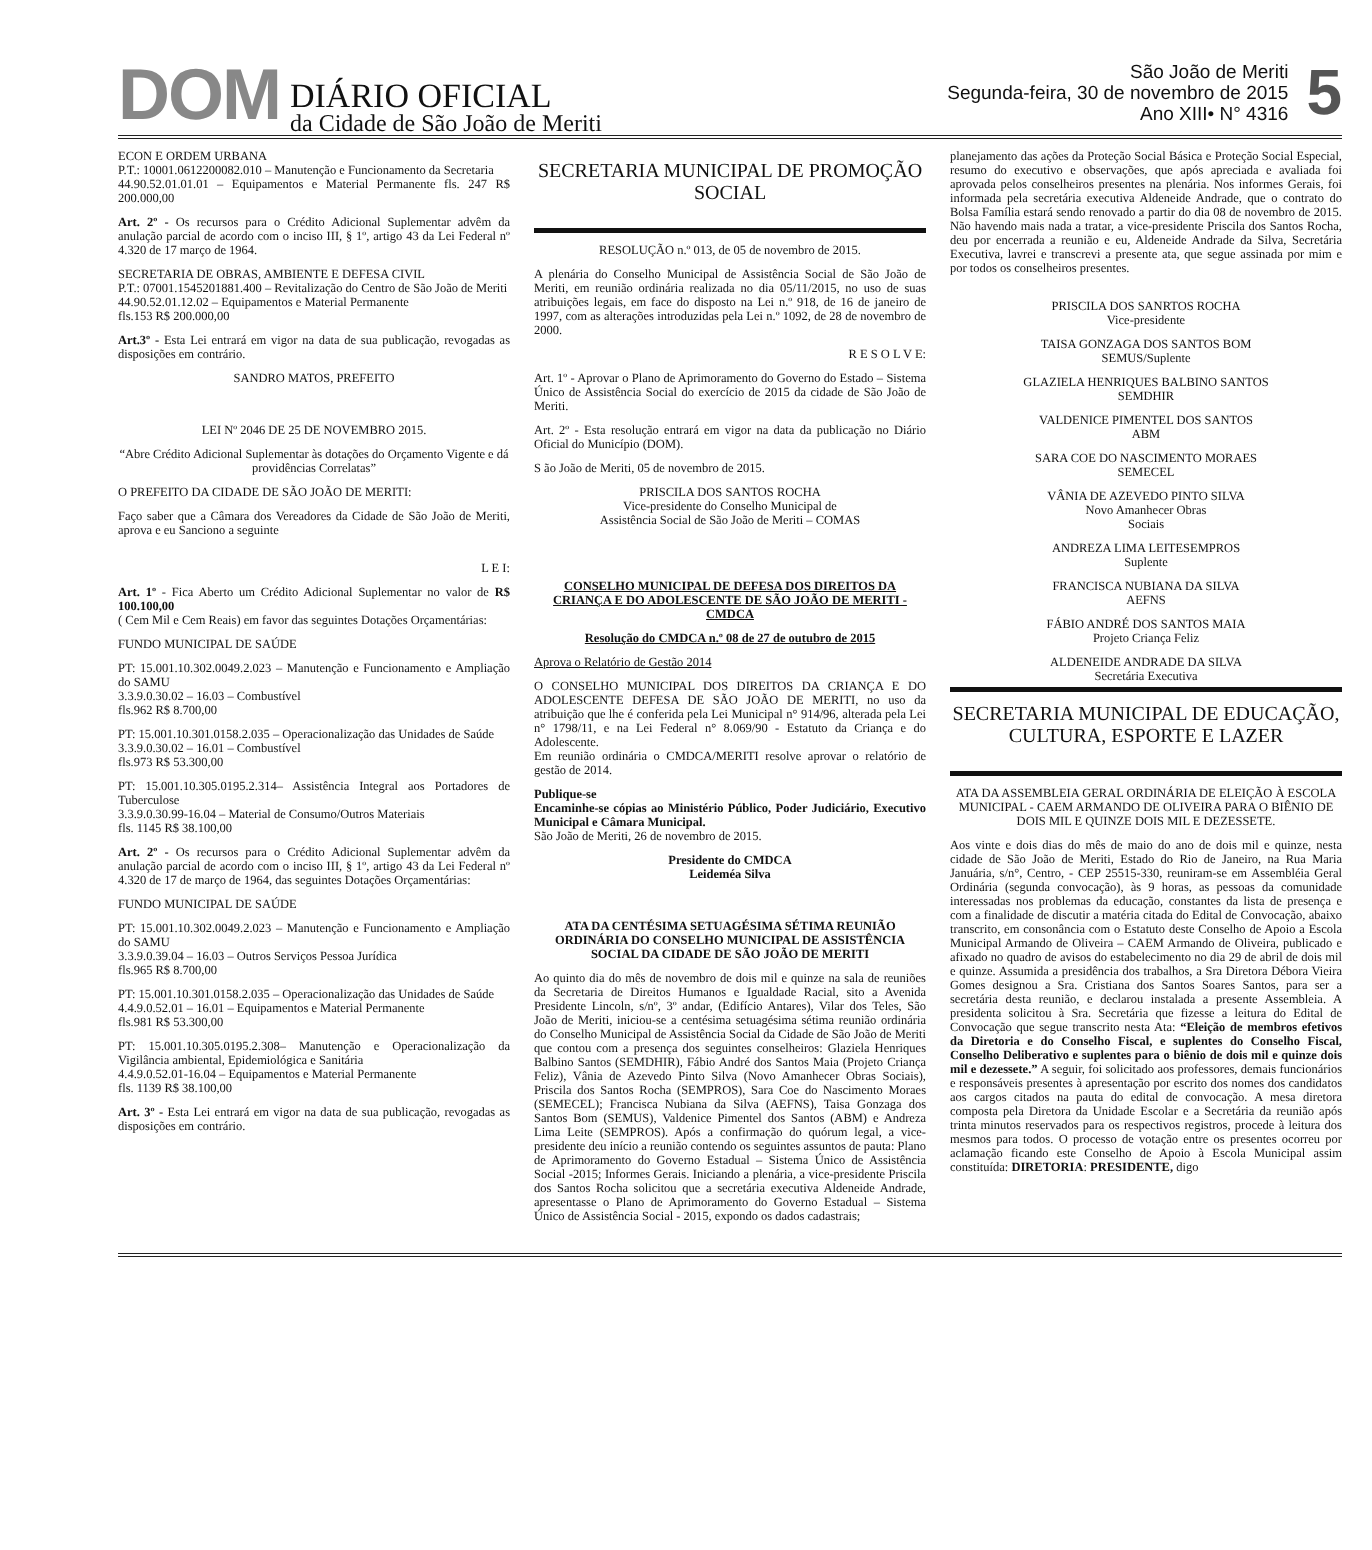DOM
DIÁRIO OFICIAL
da Cidade de São João de Meriti
São João de Meriti
Segunda-feira, 30 de novembro de 2015
Ano XIII• N° 4316
5
ECON E ORDEM URBANA
P.T.: 10001.0612200082.010 – Manutenção e Funcionamento da Secretaria
44.90.52.01.01.01 – Equipamentos e Material Permanente fls. 247 R$ 200.000,00
Art. 2º - Os recursos para o Crédito Adicional Suplementar advêm da anulação parcial de acordo com o inciso III, § 1º, artigo 43 da Lei Federal nº 4.320 de 17 março de 1964.
SECRETARIA DE OBRAS, AMBIENTE E DEFESA CIVIL
P.T.: 07001.1545201881.400 – Revitalização do Centro de São João de Meriti
44.90.52.01.12.02 – Equipamentos e Material Permanente
fls.153 R$ 200.000,00
Art.3º - Esta Lei entrará em vigor na data de sua publicação, revogadas as disposições em contrário.
SANDRO MATOS, PREFEITO
LEI Nº 2046 DE 25 DE NOVEMBRO 2015.
“Abre Crédito Adicional Suplementar às dotações do Orçamento Vigente e dá providências Correlatas”
O PREFEITO DA CIDADE DE SÃO JOÃO DE MERITI:
Faço saber que a Câmara dos Vereadores da Cidade de São João de Meriti, aprova e eu Sanciono a seguinte
L E I:
Art. 1º - Fica Aberto um Crédito Adicional Suplementar no valor de R$ 100.100,00
( Cem Mil e Cem Reais) em favor das seguintes Dotações Orçamentárias:
FUNDO MUNICIPAL DE SAÚDE
PT: 15.001.10.302.0049.2.023 – Manutenção e Funcionamento e Ampliação do SAMU
3.3.9.0.30.02 – 16.03 – Combustível
fls.962 R$ 8.700,00
PT: 15.001.10.301.0158.2.035 – Operacionalização das Unidades de Saúde
3.3.9.0.30.02 – 16.01 – Combustível
fls.973 R$ 53.300,00
PT: 15.001.10.305.0195.2.314– Assistência Integral aos Portadores de Tuberculose
3.3.9.0.30.99-16.04 – Material de Consumo/Outros Materiais
fls. 1145 R$ 38.100,00
Art. 2º - Os recursos para o Crédito Adicional Suplementar advêm da anulação parcial de acordo com o inciso III, § 1º, artigo 43 da Lei Federal nº 4.320 de 17 de março de 1964, das seguintes Dotações Orçamentárias:
FUNDO MUNICIPAL DE SAÚDE
PT: 15.001.10.302.0049.2.023 – Manutenção e Funcionamento e Ampliação do SAMU
3.3.9.0.39.04 – 16.03 – Outros Serviços Pessoa Jurídica
fls.965 R$ 8.700,00
PT: 15.001.10.301.0158.2.035 – Operacionalização das Unidades de Saúde
4.4.9.0.52.01 – 16.01 – Equipamentos e Material Permanente
fls.981 R$ 53.300,00
PT: 15.001.10.305.0195.2.308– Manutenção e Operacionalização da Vigilância ambiental, Epidemiológica e Sanitária
4.4.9.0.52.01-16.04 – Equipamentos e Material Permanente
fls. 1139 R$ 38.100,00
Art. 3º - Esta Lei entrará em vigor na data de sua publicação, revogadas as disposições em contrário.
SECRETARIA MUNICIPAL DE PROMOÇÃO SOCIAL
RESOLUÇÃO n.º 013, de 05 de novembro de 2015.
A plenária do Conselho Municipal de Assistência Social de São João de Meriti, em reunião ordinária realizada no dia 05/11/2015, no uso de suas atribuições legais, em face do disposto na Lei n.º 918, de 16 de janeiro de 1997, com as alterações introduzidas pela Lei n.º 1092, de 28 de novembro de 2000.
R E S O L V E:
Art. 1º - Aprovar o Plano de Aprimoramento do Governo do Estado – Sistema Único de Assistência Social do exercício de 2015 da cidade de São João de Meriti.
Art. 2º - Esta resolução entrará em vigor na data da publicação no Diário Oficial do Município (DOM).
S ão João de Meriti, 05 de novembro de 2015.
PRISCILA DOS SANTOS ROCHA
Vice-presidente do Conselho Municipal de
Assistência Social de São João de Meriti – COMAS
CONSELHO MUNICIPAL DE DEFESA DOS DIREITOS DA CRIANÇA E DO ADOLESCENTE DE SÃO JOÃO DE MERITI - CMDCA
Resolução do CMDCA n.º 08 de 27 de outubro de 2015
Aprova o Relatório de Gestão 2014
O CONSELHO MUNICIPAL DOS DIREITOS DA CRIANÇA E DO ADOLESCENTE DEFESA DE SÃO JOÃO DE MERITI, no uso da atribuição que lhe é conferida pela Lei Municipal n° 914/96, alterada pela Lei n° 1798/11, e na Lei Federal n° 8.069/90 - Estatuto da Criança e do Adolescente.
Em reunião ordinária o CMDCA/MERITI resolve aprovar o relatório de gestão de 2014.
Publique-se
Encaminhe-se cópias ao Ministério Público, Poder Judiciário, Executivo Municipal e Câmara Municipal.
São João de Meriti, 26 de novembro de 2015.
Presidente do CMDCA
Leideméa Silva
ATA DA CENTÉSIMA SETUAGÉSIMA SÉTIMA REUNIÃO ORDINÁRIA DO CONSELHO MUNICIPAL DE ASSISTÊNCIA SOCIAL DA CIDADE DE SÃO JOÃO DE MERITI
Ao quinto dia do mês de novembro de dois mil e quinze na sala de reuniões da Secretaria de Direitos Humanos e Igualdade Racial, sito a Avenida Presidente Lincoln, s/nº, 3º andar, (Edifício Antares), Vilar dos Teles, São João de Meriti, iniciou-se a centésima setuagésima sétima reunião ordinária do Conselho Municipal de Assistência Social da Cidade de São João de Meriti que contou com a presença dos seguintes conselheiros: Glaziela Henriques Balbino Santos (SEMDHIR), Fábio André dos Santos Maia (Projeto Criança Feliz), Vânia de Azevedo Pinto Silva (Novo Amanhecer Obras Sociais), Priscila dos Santos Rocha (SEMPROS), Sara Coe do Nascimento Moraes (SEMECEL); Francisca Nubiana da Silva (AEFNS), Taisa Gonzaga dos Santos Bom (SEMUS), Valdenice Pimentel dos Santos (ABM) e Andreza Lima Leite (SEMPROS). Após a confirmação do quórum legal, a vice-presidente deu início a reunião contendo os seguintes assuntos de pauta: Plano de Aprimoramento do Governo Estadual – Sistema Único de Assistência Social -2015; Informes Gerais. Iniciando a plenária, a vice-presidente Priscila dos Santos Rocha solicitou que a secretária executiva Aldeneide Andrade, apresentasse o Plano de Aprimoramento do Governo Estadual – Sistema Único de Assistência Social - 2015, expondo os dados cadastrais;
planejamento das ações da Proteção Social Básica e Proteção Social Especial, resumo do executivo e observações, que após apreciada e avaliada foi aprovada pelos conselheiros presentes na plenária. Nos informes Gerais, foi informada pela secretária executiva Aldeneide Andrade, que o contrato do Bolsa Família estará sendo renovado a partir do dia 08 de novembro de 2015. Não havendo mais nada a tratar, a vice-presidente Priscila dos Santos Rocha, deu por encerrada a reunião e eu, Aldeneide Andrade da Silva, Secretária Executiva, lavrei e transcrevi a presente ata, que segue assinada por mim e por todos os conselheiros presentes.
PRISCILA DOS SANRTOS ROCHA
Vice-presidente
TAISA GONZAGA DOS SANTOS BOM
SEMUS/Suplente
GLAZIELA HENRIQUES BALBINO SANTOS
SEMDHIR
VALDENICE PIMENTEL DOS SANTOS
ABM
SARA COE DO NASCIMENTO MORAES
SEMECEL
VÂNIA DE AZEVEDO PINTO SILVA
Novo Amanhecer Obras
Sociais
ANDREZA LIMA LEITESEMPROS
Suplente
FRANCISCA NUBIANA DA SILVA
AEFNS
FÁBIO ANDRÉ DOS SANTOS MAIA
Projeto Criança Feliz
ALDENEIDE ANDRADE DA SILVA
Secretária Executiva
SECRETARIA MUNICIPAL DE EDUCAÇÃO, CULTURA, ESPORTE E LAZER
ATA DA ASSEMBLEIA GERAL ORDINÁRIA DE ELEIÇÃO À ESCOLA MUNICIPAL - CAEM ARMANDO DE OLIVEIRA PARA O BIÊNIO DE DOIS MIL E QUINZE DOIS MIL E DEZESSETE.
Aos vinte e dois dias do mês de maio do ano de dois mil e quinze, nesta cidade de São João de Meriti, Estado do Rio de Janeiro, na Rua Maria Januária, s/n°, Centro, - CEP 25515-330, reuniram-se em Assembléia Geral Ordinária (segunda convocação), às 9 horas, as pessoas da comunidade interessadas nos problemas da educação, constantes da lista de presença e com a finalidade de discutir a matéria citada do Edital de Convocação, abaixo transcrito, em consonância com o Estatuto deste Conselho de Apoio a Escola Municipal Armando de Oliveira – CAEM Armando de Oliveira, publicado e afixado no quadro de avisos do estabelecimento no dia 29 de abril de dois mil e quinze. Assumida a presidência dos trabalhos, a Sra Diretora Débora Vieira Gomes designou a Sra. Cristiana dos Santos Soares Santos, para ser a secretária desta reunião, e declarou instalada a presente Assembleia. A presidenta solicitou à Sra. Secretária que fizesse a leitura do Edital de Convocação que segue transcrito nesta Ata: “Eleição de membros efetivos da Diretoria e do Conselho Fiscal, e suplentes do Conselho Fiscal, Conselho Deliberativo e suplentes para o biênio de dois mil e quinze dois mil e dezessete.” A seguir, foi solicitado aos professores, demais funcionários e responsáveis presentes à apresentação por escrito dos nomes dos candidatos aos cargos citados na pauta do edital de convocação. A mesa diretora composta pela Diretora da Unidade Escolar e a Secretária da reunião após trinta minutos reservados para os respectivos registros, procede à leitura dos mesmos para todos. O processo de votação entre os presentes ocorreu por aclamação ficando este Conselho de Apoio à Escola Municipal assim constituída: DIRETORIA: PRESIDENTE, digo